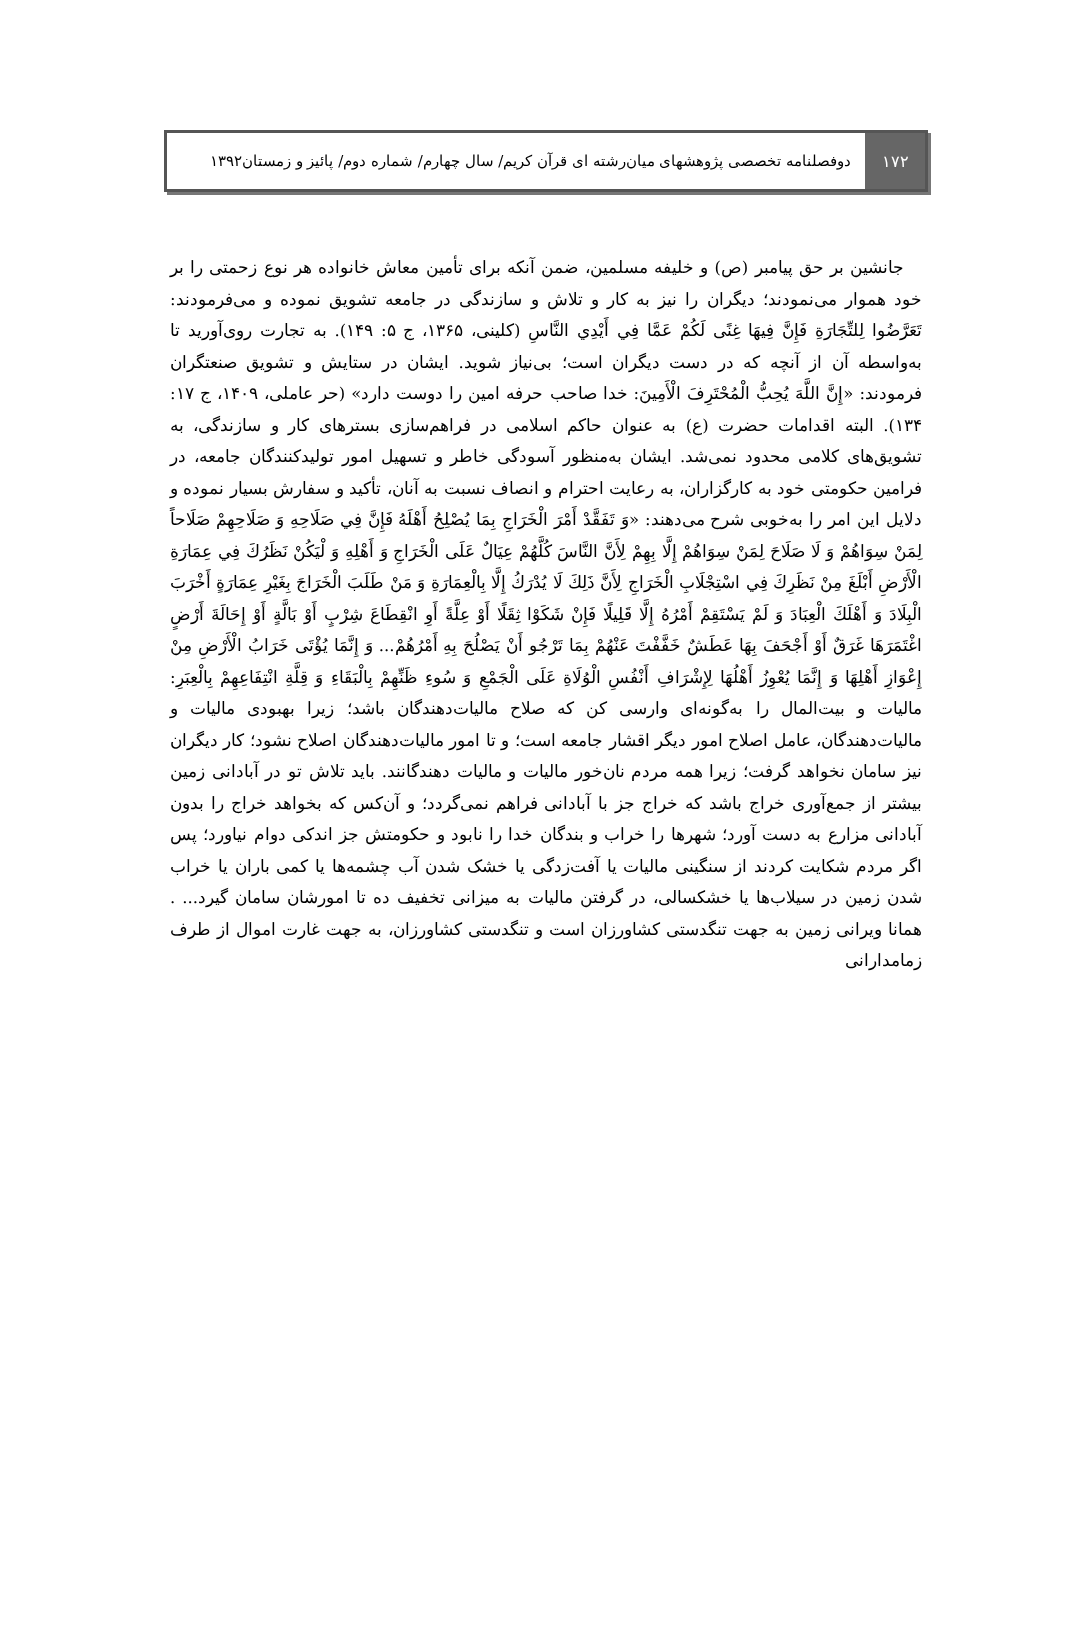۱۷۲
دوفصلنامه تخصصی پژوهشهای میان‌رشته ای قرآن کریم/ سال چهارم/ شماره دوم/ پائیز و زمستان۱۳۹۲
جانشین بر حق پیامبر (ص) و خلیفه مسلمین، ضمن آنکه برای تأمین معاش خانواده هر نوع زحمتی را بر خود هموار می‌نمودند؛ دیگران را نیز به کار و تلاش و سازندگی در جامعه تشویق نموده و می‌فرمودند: تَعَرَّضُوا لِلتِّجَارَةِ فَإِنَّ فِيهَا غِنًى لَكُمْ عَمَّا فِي أَيْدِي النَّاسِ (کلینی، ۱۳۶۵، ج ۵: ۱۴۹). به تجارت روی‌آورید تا به‌واسطه آن از آنچه که در دست دیگران است؛ بی‌نیاز شوید. ایشان در ستایش و تشویق صنعتگران فرمودند: «إِنَّ اللَّهَ يُحِبُّ الْمُحْتَرِفَ الْأَمِينَ: خدا صاحب حرفه امین را دوست دارد» (حر عاملی، ۱۴۰۹، ج ۱۷: ۱۳۴). البته اقدامات حضرت (ع) به عنوان حاکم اسلامی در فراهم‌سازی بسترهای کار و سازندگی، به تشویق‌های کلامی محدود نمی‌شد. ایشان به‌منظور آسودگی خاطر و تسهیل امور تولیدکنندگان جامعه، در فرامین حکومتی خود به کارگزاران، به رعایت احترام و انصاف نسبت به آنان، تأکید و سفارش بسیار نموده و دلایل این امر را به‌خوبی شرح می‌دهند: «وَ تَفَقَّدْ أَمْرَ الْخَرَاجِ بِمَا يُصْلِحُ أَهْلَهُ فَإِنَّ فِي صَلَاحِهِ وَ صَلَاحِهِمْ صَلَاحاً لِمَنْ سِوَاهُمْ وَ لَا صَلَاحَ لِمَنْ سِوَاهُمْ إِلَّا بِهِمْ لِأَنَّ النَّاسَ كُلَّهُمْ عِيَالٌ عَلَى الْخَرَاجِ وَ أَهْلِهِ وَ لْيَكُنْ نَظَرُكَ فِي عِمَارَةِ الْأَرْضِ أَبْلَغَ مِنْ نَظَرِكَ فِي اسْتِجْلَابِ الْخَرَاجِ لِأَنَّ ذَلِكَ لَا يُدْرَكُ إِلَّا بِالْعِمَارَةِ وَ مَنْ طَلَبَ الْخَرَاجَ بِغَيْرِ عِمَارَةٍ أَخْرَبَ الْبِلَادَ وَ أَهْلَكَ الْعِبَادَ وَ لَمْ يَسْتَقِمْ أَمْرُهُ إِلَّا قَلِيلًا فَإِنْ شَكَوْا ثِقَلًا أَوْ عِلَّةً أَوِ انْقِطَاعَ شِرْبٍ أَوْ بَالَّةٍ أَوْ إِحَالَةَ أَرْضٍ اغْتَمَرَهَا غَرَقٌ أَوْ أَجْحَفَ بِهَا عَطَشٌ خَفَّفْتَ عَنْهُمْ بِمَا تَرْجُو أَنْ يَصْلُحَ بِهِ أَمْرُهُمْ... وَ إِنَّمَا يُؤْتَى خَرَابُ الْأَرْضِ مِنْ إِعْوَازِ أَهْلِهَا وَ إِنَّمَا يُعْوِزُ أَهْلُهَا لِإِشْرَافِ أَنْفُسِ الْوُلَاةِ عَلَى الْجَمْعِ وَ سُوءِ ظَنِّهِمْ بِالْبَقَاءِ وَ قِلَّةِ انْتِفَاعِهِمْ بِالْعِبَرِ: مالیات و بیت‌المال را به‌گونه‌ای وارسی کن که صلاح مالیات‌دهندگان باشد؛ زیرا بهبودی مالیات و مالیات‌دهندگان، عامل اصلاح امور دیگر اقشار جامعه است؛ و تا امور مالیات‌دهندگان اصلاح نشود؛ کار دیگران نیز سامان نخواهد گرفت؛ زیرا همه مردم نان‌خور مالیات و مالیات دهندگانند. باید تلاش تو در آبادانی زمین بیشتر از جمع‌آوری خراج باشد که خراج جز با آبادانی فراهم نمی‌گردد؛ و آن‌کس که بخواهد خراج را بدون آبادانی مزارع به دست آورد؛ شهرها را خراب و بندگان خدا را نابود و حکومتش جز اندکی دوام نیاورد؛ پس اگر مردم شکایت کردند از سنگینی مالیات یا آفت‌زدگی یا خشک شدن آب چشمه‌ها یا کمی باران یا خراب شدن زمین در سیلاب‌ها یا خشکسالی، در گرفتن مالیات به میزانی تخفیف ده تا امورشان سامان گیرد... . همانا ویرانی زمین به جهت تنگدستی کشاورزان است و تنگدستی کشاورزان، به جهت غارت اموال از طرف زمامدارانی